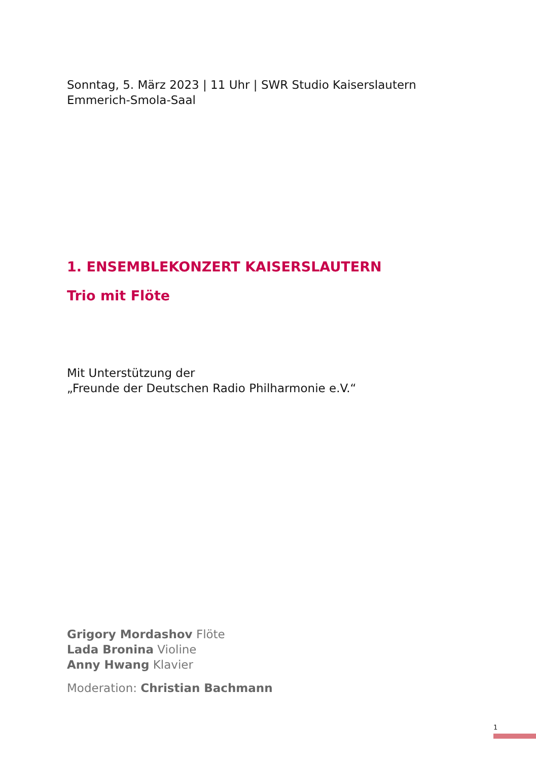Sonntag, 5. März 2023 | 11 Uhr | SWR Studio Kaiserslautern
Emmerich-Smola-Saal
1. ENSEMBLEKONZERT KAISERSLAUTERN
Trio mit Flöte
Mit Unterstützung der
„Freunde der Deutschen Radio Philharmonie e.V.“
Grigory Mordashov Flöte
Lada Bronina Violine
Anny Hwang Klavier
Moderation: Christian Bachmann
1